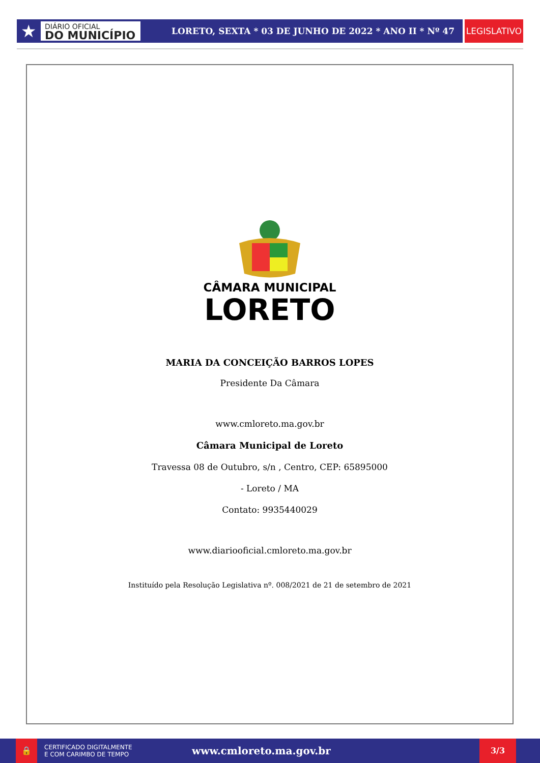★
DIÁRIO OFICIAL
DO MUNICÍPIO
LORETO, SEXTA * 03 DE JUNHO DE 2022 * ANO II * Nº 47
LEGISLATIVO
CÂMARA MUNICIPAL
LORETO
MARIA DA CONCEIÇÃO BARROS LOPES
Presidente Da Câmara
www.cmloreto.ma.gov.br
Câmara Municipal de Loreto
Travessa 08 de Outubro, s/n , Centro, CEP: 65895000
- Loreto / MA
Contato: 9935440029
www.diariooficial.cmloreto.ma.gov.br
Instituído pela Resolução Legislativa nº. 008/2021 de 21 de setembro de 2021
🔒
CERTIFICADO DIGITALMENTE
E COM CARIMBO DE TEMPO
www.cmloreto.ma.gov.br
3/3